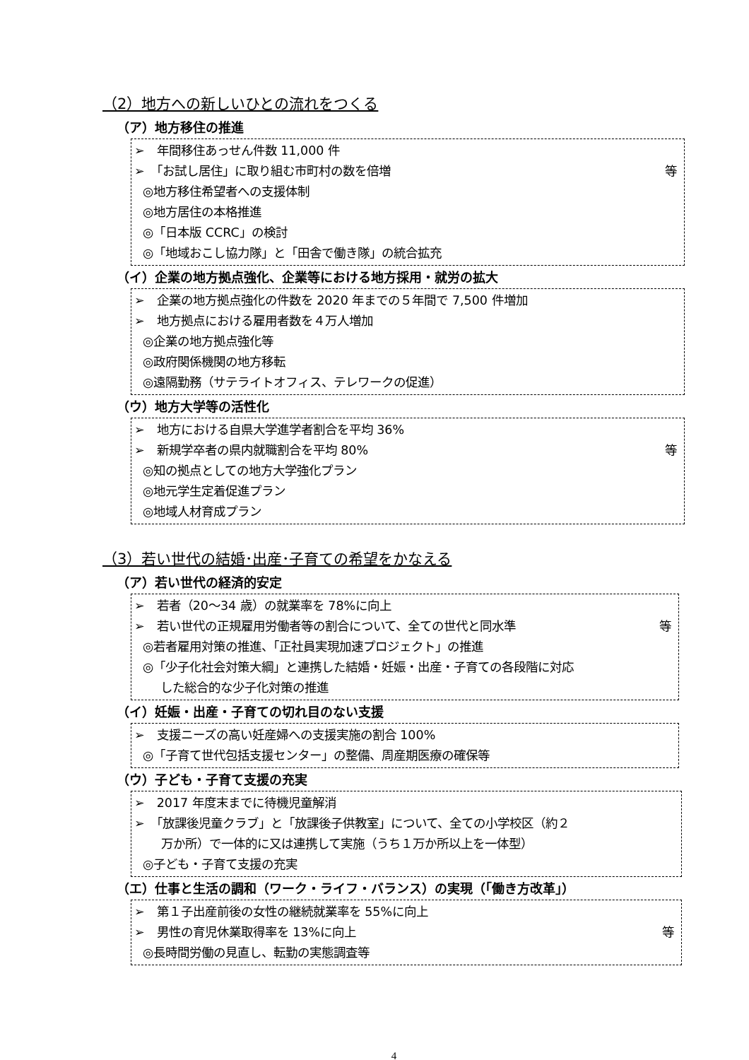（2）地方への新しいひとの流れをつくる
（ア）地方移住の推進
➢　年間移住あっせん件数 11,000 件
➢　「お試し居住」に取り組む市町村の数を倍増 等
◎地方移住希望者への支援体制
◎地方居住の本格推進
◎「日本版 CCRC」の検討
◎「地域おこし協力隊」と「田舎で働き隊」の統合拡充
（イ）企業の地方拠点強化、企業等における地方採用・就労の拡大
➢　企業の地方拠点強化の件数を 2020 年までの５年間で 7,500 件増加
➢　地方拠点における雇用者数を４万人増加
◎企業の地方拠点強化等
◎政府関係機関の地方移転
◎遠隔勤務（サテライトオフィス、テレワークの促進）
（ウ）地方大学等の活性化
➢　地方における自県大学進学者割合を平均 36%
➢　新規学卒者の県内就職割合を平均 80% 等
◎知の拠点としての地方大学強化プラン
◎地元学生定着促進プラン
◎地域人材育成プラン
（3）若い世代の結婚･出産･子育ての希望をかなえる
（ア）若い世代の経済的安定
➢　若者（20～34 歳）の就業率を 78%に向上
➢　若い世代の正規雇用労働者等の割合について、全ての世代と同水準 等
◎若者雇用対策の推進、「正社員実現加速プロジェクト」の推進
◎「少子化社会対策大綱」と連携した結婚・妊娠・出産・子育ての各段階に対応
した総合的な少子化対策の推進
（イ）妊娠・出産・子育ての切れ目のない支援
➢　支援ニーズの高い妊産婦への支援実施の割合 100%
◎「子育て世代包括支援センター」の整備、周産期医療の確保等
（ウ）子ども・子育て支援の充実
➢　2017 年度末までに待機児童解消
➢　「放課後児童クラブ」と「放課後子供教室」について、全ての小学校区（約２
万か所）で一体的に又は連携して実施（うち１万か所以上を一体型）
◎子ども・子育て支援の充実
（エ）仕事と生活の調和（ワーク・ライフ・バランス）の実現（「働き方改革」）
➢　第１子出産前後の女性の継続就業率を 55%に向上
➢　男性の育児休業取得率を 13%に向上 等
◎長時間労働の見直し、転勤の実態調査等
4